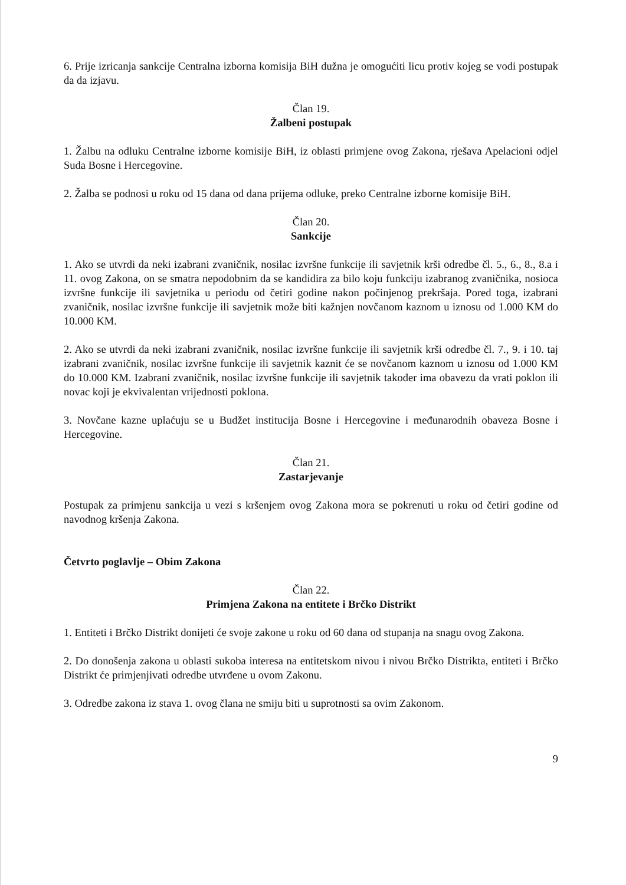6. Prije izricanja sankcije Centralna izborna komisija BiH dužna je omogućiti licu protiv kojeg se vodi postupak da da izjavu.
Član 19.
Žalbeni postupak
1. Žalbu na odluku Centralne izborne komisije BiH, iz oblasti primjene ovog Zakona, rješava Apelacioni odjel Suda Bosne i Hercegovine.
2. Žalba se podnosi u roku od 15 dana od dana prijema odluke, preko Centralne izborne komisije BiH.
Član 20.
Sankcije
1. Ako se utvrdi da neki izabrani zvaničnik, nosilac izvršne funkcije ili savjetnik krši odredbe čl. 5., 6., 8., 8.a i 11. ovog Zakona, on se smatra nepodobnim da se kandidira za bilo koju funkciju izabranog zvaničnika, nosioca izvršne funkcije ili savjetnika u periodu od četiri godine nakon počinjenog prekršaja. Pored toga, izabrani zvaničnik, nosilac izvršne funkcije ili savjetnik može biti kažnjen novčanom kaznom u iznosu od 1.000 KM do 10.000 KM.
2. Ako se utvrdi da neki izabrani zvaničnik, nosilac izvršne funkcije ili savjetnik krši odredbe čl. 7., 9. i 10. taj izabrani zvaničnik, nosilac izvršne funkcije ili savjetnik kaznit će se novčanom kaznom u iznosu od 1.000 KM do 10.000 KM. Izabrani zvaničnik, nosilac izvršne funkcije ili savjetnik također ima obavezu da vrati poklon ili novac koji je ekvivalentan vrijednosti poklona.
3. Novčane kazne uplaćuju se u Budžet institucija Bosne i Hercegovine i međunarodnih obaveza Bosne i Hercegovine.
Član 21.
Zastarjevanje
Postupak za primjenu sankcija u vezi s kršenjem ovog Zakona mora se pokrenuti u roku od četiri godine od navodnog kršenja Zakona.
Četvrto poglavlje – Obim Zakona
Član 22.
Primjena Zakona na entitete i Brčko Distrikt
1. Entiteti i Brčko Distrikt donijeti će svoje zakone u roku od 60 dana od stupanja na snagu ovog Zakona.
2. Do donošenja zakona u oblasti sukoba interesa na entitetskom nivou i nivou Brčko Distrikta, entiteti i Brčko Distrikt će primjenjivati odredbe utvrđene u ovom Zakonu.
3. Odredbe zakona iz stava 1. ovog člana ne smiju biti u suprotnosti sa ovim Zakonom.
9